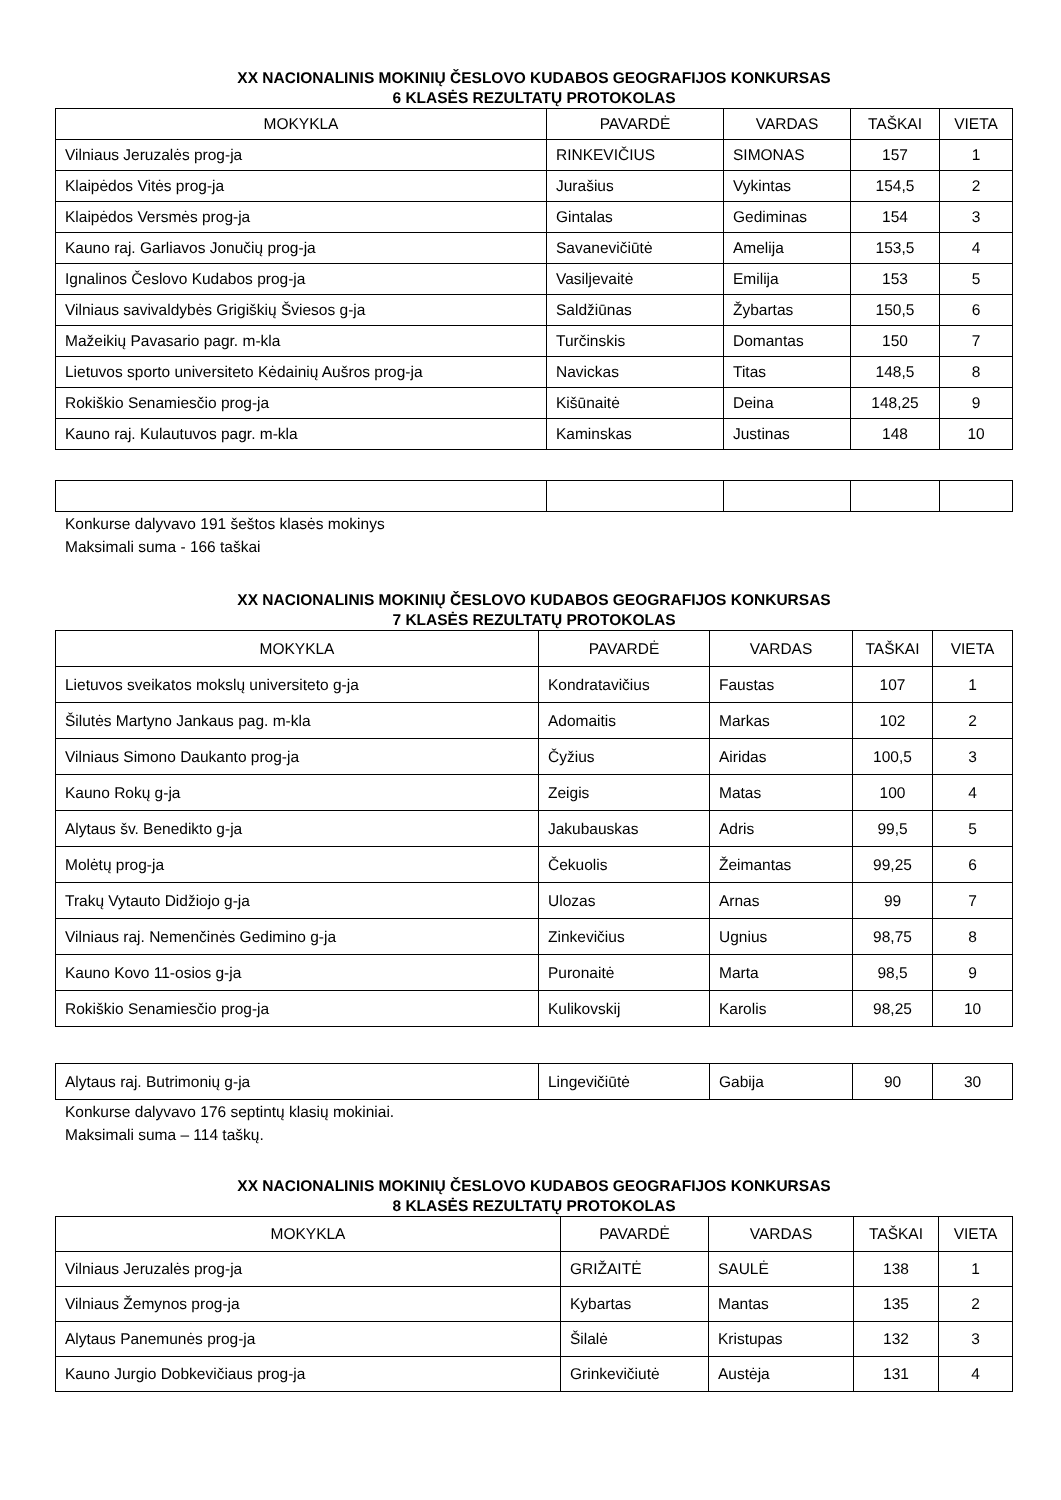XX NACIONALINIS MOKINIŲ ČESLOVO KUDABOS GEOGRAFIJOS KONKURSAS
6 KLASĖS REZULTATŲ PROTOKOLAS
| MOKYKLA | PAVARDĖ | VARDAS | TAŠKAI | VIETA |
| --- | --- | --- | --- | --- |
| Vilniaus Jeruzalės prog-ja | RINKEVIČIUS | SIMONAS | 157 | 1 |
| Klaipėdos Vitės prog-ja | Jurašius | Vykintas | 154,5 | 2 |
| Klaipėdos Versmės prog-ja | Gintalas | Gediminas | 154 | 3 |
| Kauno raj. Garliavos Jonučių prog-ja | Savanevičiūtė | Amelija | 153,5 | 4 |
| Ignalinos Česlovo Kudabos prog-ja | Vasiljevaitė | Emilija | 153 | 5 |
| Vilniaus savivaldybės Grigiškių Šviesos g-ja | Saldžiūnas | Žybartas | 150,5 | 6 |
| Mažeikių Pavasario pagr. m-kla | Turčinskis | Domantas | 150 | 7 |
| Lietuvos sporto universiteto Kėdainių Aušros prog-ja | Navickas | Titas | 148,5 | 8 |
| Rokiškio Senamiesčio prog-ja | Kišūnaitė | Deina | 148,25 | 9 |
| Kauno raj. Kulautuvos pagr. m-kla | Kaminskas | Justinas | 148 | 10 |
Konkurse dalyvavo 191 šeštos klasės mokinys
Maksimali suma - 166 taškai
XX NACIONALINIS MOKINIŲ ČESLOVO KUDABOS GEOGRAFIJOS KONKURSAS
7 KLASĖS REZULTATŲ PROTOKOLAS
| MOKYKLA | PAVARDĖ | VARDAS | TAŠKAI | VIETA |
| --- | --- | --- | --- | --- |
| Lietuvos sveikatos mokslų universiteto g-ja | Kondratavičius | Faustas | 107 | 1 |
| Šilutės Martyno Jankaus pag. m-kla | Adomaitis | Markas | 102 | 2 |
| Vilniaus Simono Daukanto prog-ja | Čyžius | Airidas | 100,5 | 3 |
| Kauno Rokų g-ja | Zeigis | Matas | 100 | 4 |
| Alytaus šv. Benedikto g-ja | Jakubauskas | Adris | 99,5 | 5 |
| Molėtų prog-ja | Čekuolis | Žeimantas | 99,25 | 6 |
| Trakų Vytauto Didžiojo g-ja | Ulozas | Arnas | 99 | 7 |
| Vilniaus raj. Nemenčinės Gedimino g-ja | Zinkevičius | Ugnius | 98,75 | 8 |
| Kauno Kovo 11-osios g-ja | Puronaitė | Marta | 98,5 | 9 |
| Rokiškio Senamiesčio prog-ja | Kulikovskij | Karolis | 98,25 | 10 |
| Alytaus raj. Butrimonių g-ja | Lingevičiūtė | Gabija | 90 | 30 |
Konkurse dalyvavo 176 septintų klasių mokiniai.
Maksimali suma – 114 taškų.
XX NACIONALINIS MOKINIŲ ČESLOVO KUDABOS GEOGRAFIJOS KONKURSAS
8 KLASĖS REZULTATŲ PROTOKOLAS
| MOKYKLA | PAVARDĖ | VARDAS | TAŠKAI | VIETA |
| --- | --- | --- | --- | --- |
| Vilniaus Jeruzalės prog-ja | GRIŽAITĖ | SAULĖ | 138 | 1 |
| Vilniaus Žemynos prog-ja | Kybartas | Mantas | 135 | 2 |
| Alytaus Panemunės prog-ja | Šilalė | Kristupas | 132 | 3 |
| Kauno Jurgio Dobkevičiaus prog-ja | Grinkevičiutė | Austėja | 131 | 4 |